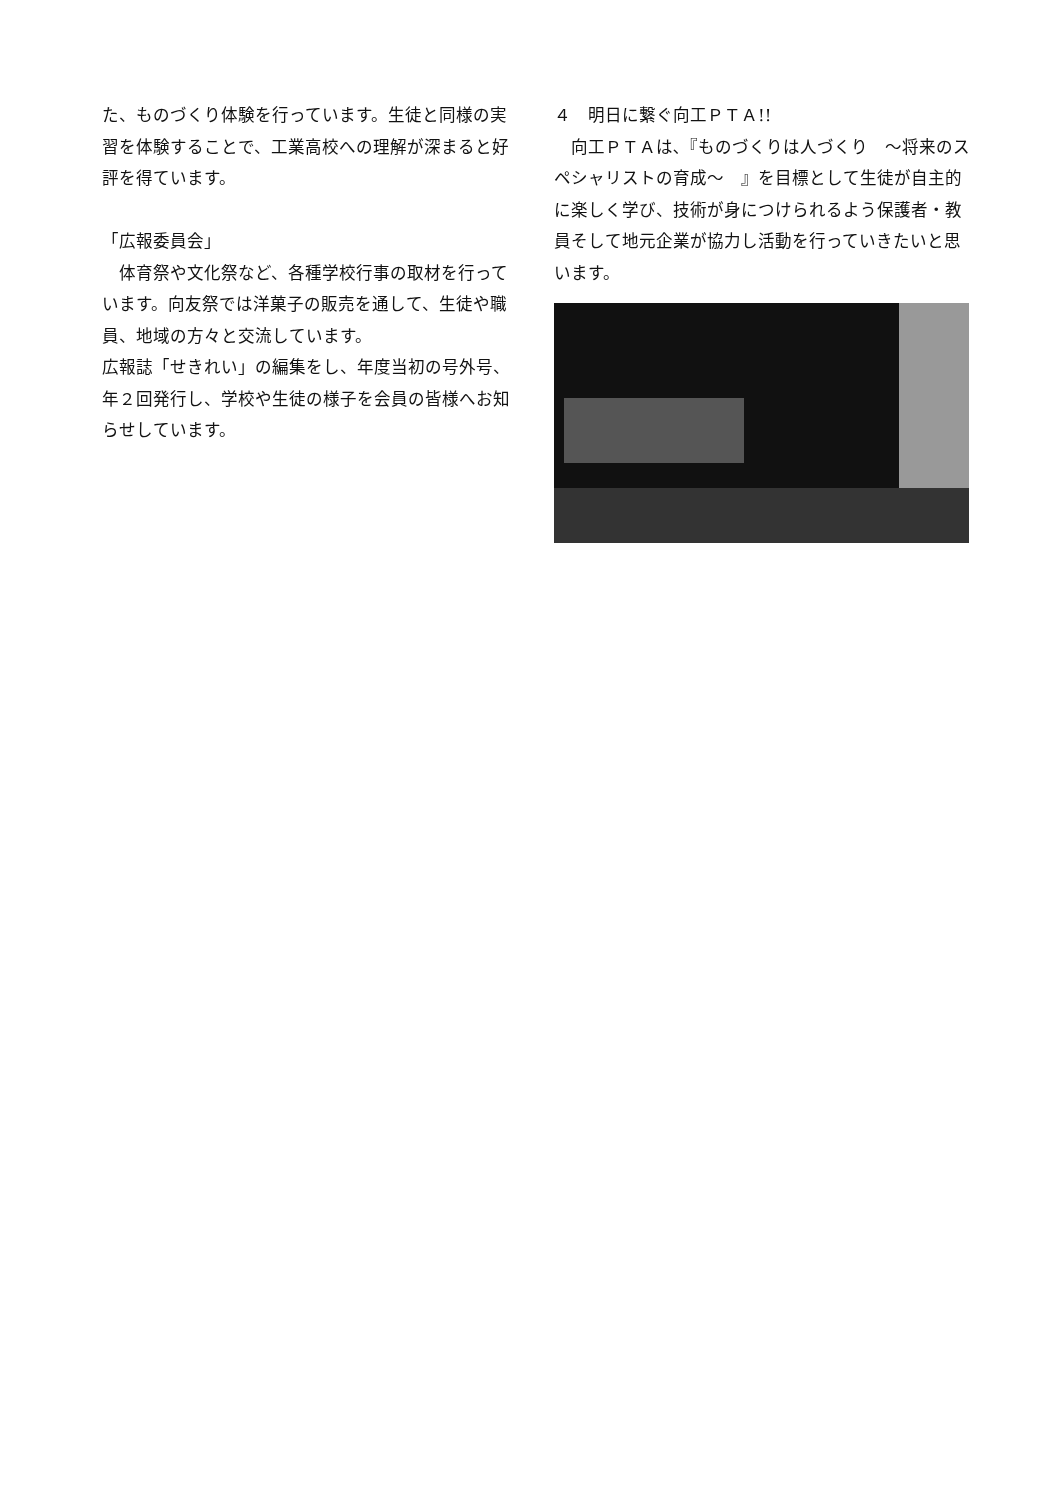た、ものづくり体験を行っています。生徒と同様の実習を体験することで、工業高校への理解が深まると好評を得ています。
「広報委員会」
　体育祭や文化祭など、各種学校行事の取材を行っています。向友祭では洋菓子の販売を通して、生徒や職員、地域の方々と交流しています。
広報誌「せきれい」の編集をし、年度当初の号外号、年２回発行し、学校や生徒の様子を会員の皆様へお知らせしています。
４　明日に繋ぐ向工ＰＴＡ!!
　向工ＰＴＡは､『ものづくりは人づくり　～将来のスペシャリストの育成～　』を目標として生徒が自主的に楽しく学び、技術が身につけられるよう保護者・教員そして地元企業が協力し活動を行っていきたいと思います。